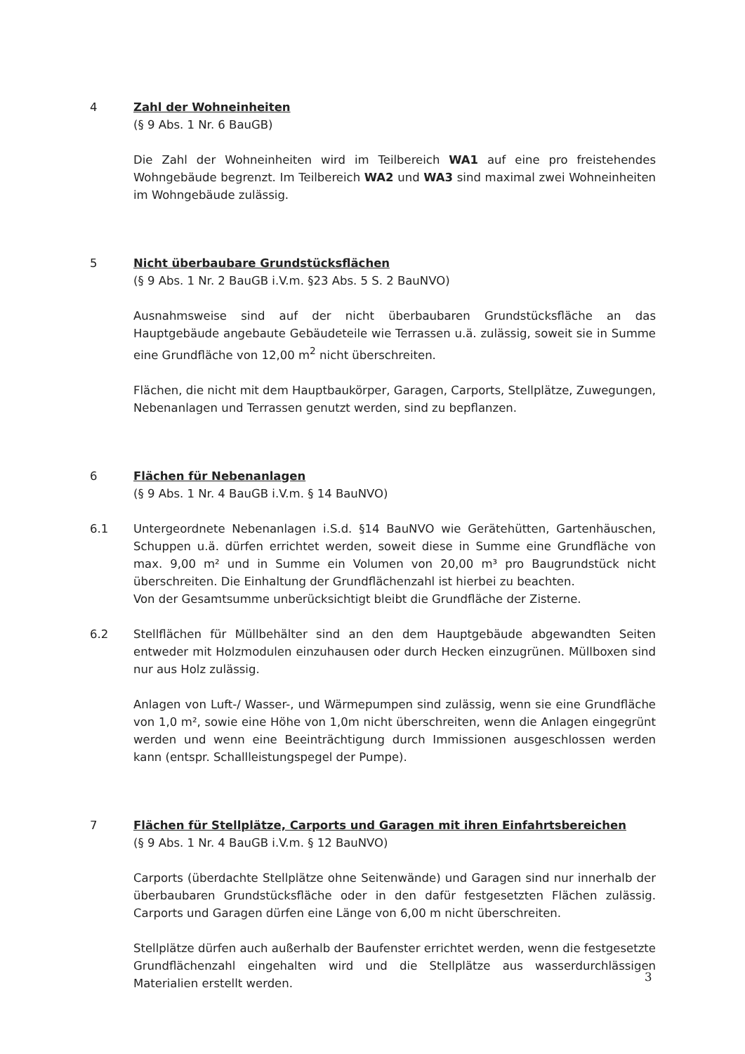4 Zahl der Wohneinheiten
(§ 9 Abs. 1 Nr. 6 BauGB)
Die Zahl der Wohneinheiten wird im Teilbereich WA1 auf eine pro freistehendes Wohngebäude begrenzt. Im Teilbereich WA2 und WA3 sind maximal zwei Wohneinheiten im Wohngebäude zulässig.
5 Nicht überbaubare Grundstücksflächen
(§ 9 Abs. 1 Nr. 2 BauGB i.V.m. §23 Abs. 5 S. 2 BauNVO)
Ausnahmsweise sind auf der nicht überbaubaren Grundstücksfläche an das Hauptgebäude angebaute Gebäudeteile wie Terrassen u.ä. zulässig, soweit sie in Summe eine Grundfläche von 12,00 m<sup>2</sup> nicht überschreiten.
Flächen, die nicht mit dem Hauptbaukörper, Garagen, Carports, Stellplätze, Zuwegungen, Nebenanlagen und Terrassen genutzt werden, sind zu bepflanzen.
6 Flächen für Nebenanlagen
(§ 9 Abs. 1 Nr. 4 BauGB i.V.m. § 14 BauNVO)
6.1 Untergeordnete Nebenanlagen i.S.d. §14 BauNVO wie Gerätehütten, Gartenhäuschen, Schuppen u.ä. dürfen errichtet werden, soweit diese in Summe eine Grundfläche von max. 9,00 m² und in Summe ein Volumen von 20,00 m³ pro Baugrundstück nicht überschreiten. Die Einhaltung der Grundflächenzahl ist hierbei zu beachten.
Von der Gesamtsumme unberücksichtigt bleibt die Grundfläche der Zisterne.
6.2 Stellflächen für Müllbehälter sind an den dem Hauptgebäude abgewandten Seiten entweder mit Holzmodulen einzuhausen oder durch Hecken einzugrünen. Müllboxen sind nur aus Holz zulässig.
Anlagen von Luft-/ Wasser-, und Wärmepumpen sind zulässig, wenn sie eine Grundfläche von 1,0 m², sowie eine Höhe von 1,0m nicht überschreiten, wenn die Anlagen eingegrünt werden und wenn eine Beeinträchtigung durch Immissionen ausgeschlossen werden kann (entspr. Schallleistungspegel der Pumpe).
7 Flächen für Stellplätze, Carports und Garagen mit ihren Einfahrtsbereichen
(§ 9 Abs. 1 Nr. 4 BauGB i.V.m. § 12 BauNVO)
Carports (überdachte Stellplätze ohne Seitenwände) und Garagen sind nur innerhalb der überbaubaren Grundstücksfläche oder in den dafür festgesetzten Flächen zulässig. Carports und Garagen dürfen eine Länge von 6,00 m nicht überschreiten.
Stellplätze dürfen auch außerhalb der Baufenster errichtet werden, wenn die festgesetzte Grundflächenzahl eingehalten wird und die Stellplätze aus wasserdurchlässigen Materialien erstellt werden.
3